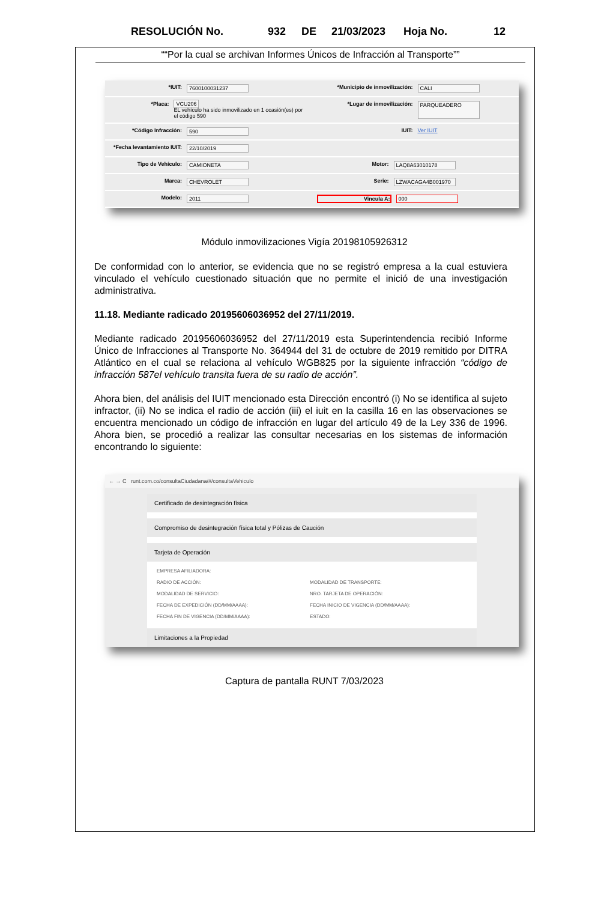RESOLUCIÓN No. 932 DE 21/03/2023 Hoja No. 12
““Por la cual se archivan Informes Únicos de Infracción al Transporte””
*IUIT: 7600100031237 *Municipio de inmovilización: CALI
*Placa: VCU206
EL vehículo ha sido inmovilizado en 1 ocasión(es) por el código 590
*Lugar de inmovilización: PARQUEADERO
*Código Infracción: 590 IUIT: Ver IUIT
*Fecha levantamiento IUIT: 22/10/2019
Tipo de Vehículo: CAMIONETA Motor: LAQ8A63010178
Marca: CHEVROLET Serie: LZWACAGA4B001970
Modelo: 2011 Vincula A: 000
Módulo inmovilizaciones Vigía 20198105926312
De conformidad con lo anterior, se evidencia que no se registró empresa a la cual estuviera vinculado el vehículo cuestionado situación que no permite el inició de una investigación administrativa.
11.18. Mediante radicado 20195606036952 del 27/11/2019.
Mediante radicado 20195606036952 del 27/11/2019 esta Superintendencia recibió Informe Único de Infracciones al Transporte No. 364944 del 31 de octubre de 2019 remitido por DITRA Atlántico en el cual se relaciona al vehículo WGB825 por la siguiente infracción “código de infracción 587el vehículo transita fuera de su radio de acción”.
Ahora bien, del análisis del IUIT mencionado esta Dirección encontró (i) No se identifica al sujeto infractor, (ii) No se indica el radio de acción (iii) el iuit en la casilla 16 en las observaciones se encuentra mencionado un código de infracción en lugar del artículo 49 de la Ley 336 de 1996. Ahora bien, se procedió a realizar las consultar necesarias en los sistemas de información encontrando lo siguiente:
← → C runt.com.co/consultaCiudadana/#/consultaVehiculo
Certificado de desintegración física
Compromiso de desintegración física total y Pólizas de Caución
Tarjeta de Operación
| EMPRESA AFILIADORA: | | | |
| RADIO DE ACCIÓN: | | MODALIDAD DE TRANSPORTE: | |
| MODALIDAD DE SERVICIO: | | NRO. TARJETA DE OPERACIÓN: | |
| FECHA DE EXPEDICIÓN (DD/MM/AAAA): | | FECHA INICIO DE VIGENCIA (DD/MM/AAAA): | |
| FECHA FIN DE VIGENCIA (DD/MM/AAAA): | | ESTADO: | |
Limitaciones a la Propiedad
Captura de pantalla RUNT 7/03/2023